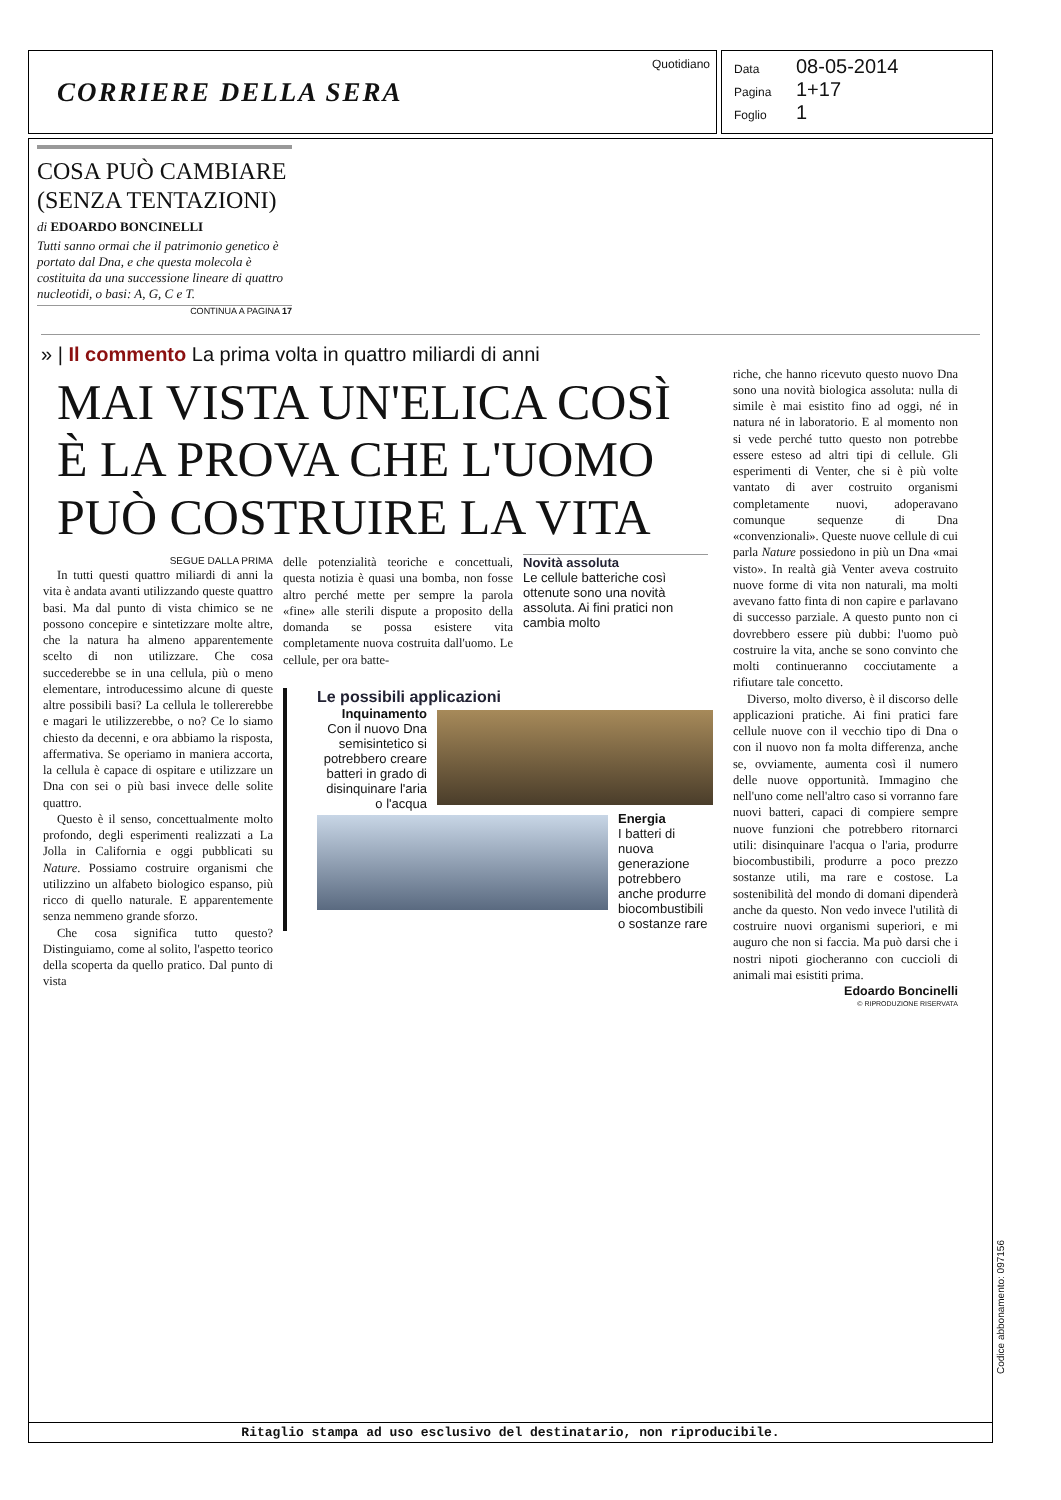CORRIERE DELLA SERA
Quotidiano
Data 08-05-2014
Pagina 1+17
Foglio 1
COSA PUÒ CAMBIARE (SENZA TENTAZIONI)
di EDOARDO BONCINELLI
Tutti sanno ormai che il patrimonio genetico è portato dal Dna, e che questa molecola è costituita da una successione lineare di quattro nucleotidi, o basi: A, G, C e T.
CONTINUA A PAGINA 17
» | Il commento La prima volta in quattro miliardi di anni
MAI VISTA UN'ELICA COSÌ È LA PROVA CHE L'UOMO PUÒ COSTRUIRE LA VITA
SEGUE DALLA PRIMA
In tutti questi quattro miliardi di anni la vita è andata avanti utilizzando queste quattro basi. Ma dal punto di vista chimico se ne possono concepire e sintetizzare molte altre, che la natura ha almeno apparentemente scelto di non utilizzare. Che cosa succederebbe se in una cellula, più o meno elementare, introducessimo alcune di queste altre possibili basi? La cellula le tollererebbe e magari le utilizzerebbe, o no? Ce lo siamo chiesto da decenni, e ora abbiamo la risposta, affermativa. Se operiamo in maniera accorta, la cellula è capace di ospitare e utilizzare un Dna con sei o più basi invece delle solite quattro.
Questo è il senso, concettualmente molto profondo, degli esperimenti realizzati a La Jolla in California e oggi pubblicati su Nature. Possiamo costruire organismi che utilizzino un alfabeto biologico espanso, più ricco di quello naturale. E apparentemente senza nemmeno grande sforzo.
Che cosa significa tutto questo? Distinguiamo, come al solito, l'aspetto teorico della scoperta da quello pratico. Dal punto di vista
delle potenzialità teoriche e concettuali, questa notizia è quasi una bomba, non fosse altro perché mette per sempre la parola «fine» alle sterili dispute a proposito della domanda se possa esistere vita completamente nuova costruita dall'uomo. Le cellule, per ora batte-
Novità assoluta
Le cellule batteriche così ottenute sono una novità assoluta. Ai fini pratici non cambia molto
Le possibili applicazioni
Inquinamento
Con il nuovo Dna semisintetico si potrebbero creare batteri in grado di disinquinare l'aria o l'acqua
Energia
I batteri di nuova generazione potrebbero anche produrre biocombustibili o sostanze rare
riche, che hanno ricevuto questo nuovo Dna sono una novità biologica assoluta: nulla di simile è mai esistito fino ad oggi, né in natura né in laboratorio. E al momento non si vede perché tutto questo non potrebbe essere esteso ad altri tipi di cellule. Gli esperimenti di Venter, che si è più volte vantato di aver costruito organismi completamente nuovi, adoperavano comunque sequenze di Dna «convenzionali». Queste nuove cellule di cui parla Nature possiedono in più un Dna «mai visto». In realtà già Venter aveva costruito nuove forme di vita non naturali, ma molti avevano fatto finta di non capire e parlavano di successo parziale. A questo punto non ci dovrebbero essere più dubbi: l'uomo può costruire la vita, anche se sono convinto che molti continueranno cocciutamente a rifiutare tale concetto.
Diverso, molto diverso, è il discorso delle applicazioni pratiche. Ai fini pratici fare cellule nuove con il vecchio tipo di Dna o con il nuovo non fa molta differenza, anche se, ovviamente, aumenta così il numero delle nuove opportunità. Immagino che nell'uno come nell'altro caso si vorranno fare nuovi batteri, capaci di compiere sempre nuove funzioni che potrebbero ritornarci utili: disinquinare l'acqua o l'aria, produrre biocombustibili, produrre a poco prezzo sostanze utili, ma rare e costose. La sostenibilità del mondo di domani dipenderà anche da questo. Non vedo invece l'utilità di costruire nuovi organismi superiori, e mi auguro che non si faccia. Ma può darsi che i nostri nipoti giocheranno con cuccioli di animali mai esistiti prima.
Edoardo Boncinelli
© RIPRODUZIONE RISERVATA
Ritaglio stampa ad uso esclusivo del destinatario, non riproducibile.
Codice abbonamento: 097156